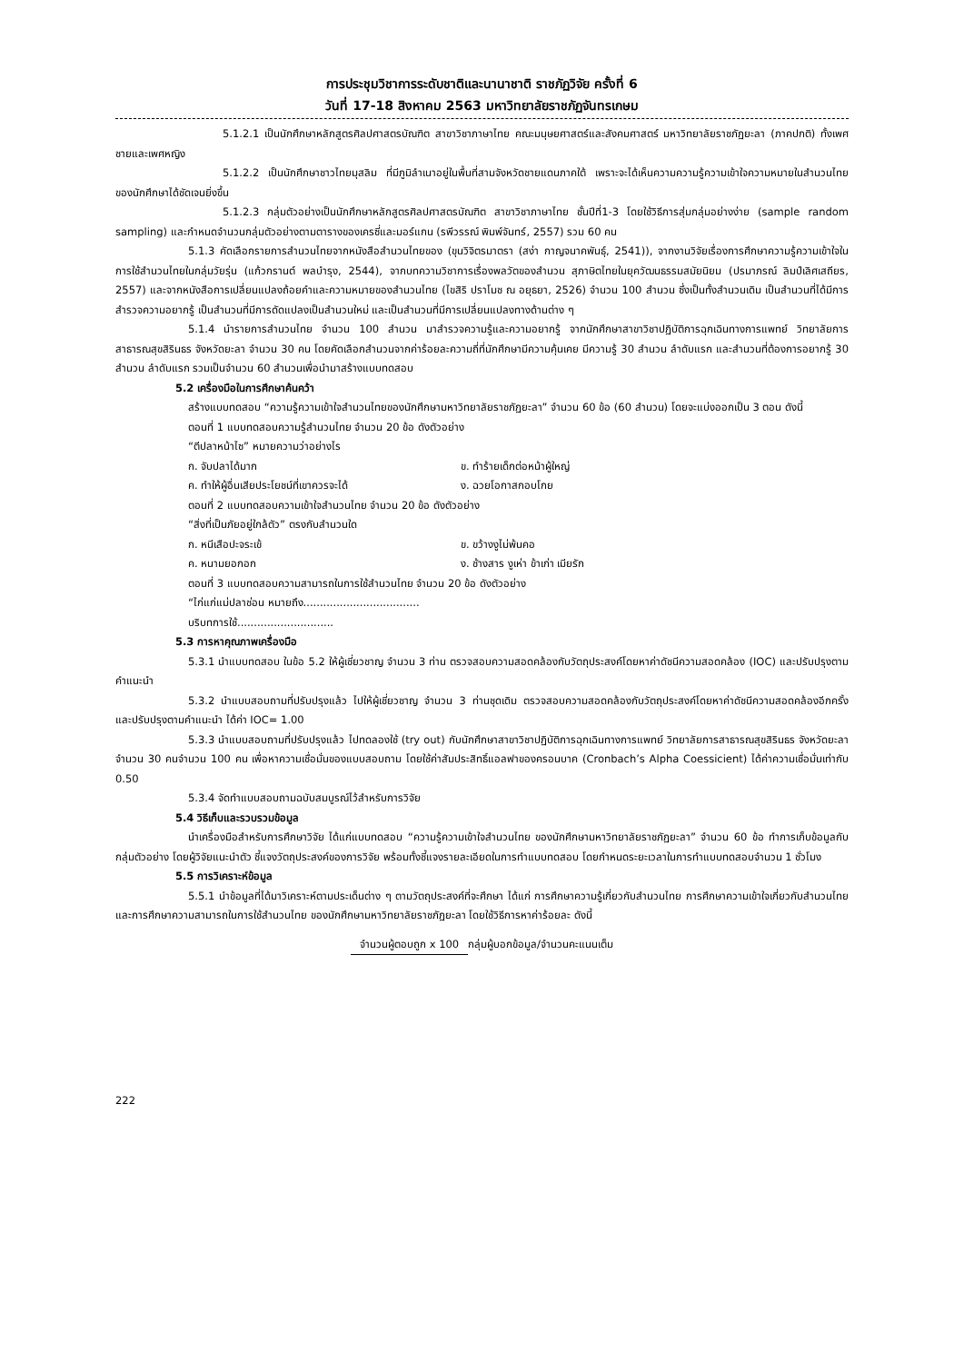การประชุมวิชาการระดับชาติและนานาชาติ ราชภัฏวิจัย ครั้งที่ 6
วันที่ 17-18 สิงหาคม 2563 มหาวิทยาลัยราชภัฏจันทรเกษม
5.1.2.1 เป็นนักศึกษาหลักสูตรศิลปศาสตรบัณฑิต สาขาวิชาภาษาไทย คณะมนุษยศาสตร์และสังคมศาสตร์ มหาวิทยาลัยราชภัฏยะลา (ภาคปกติ) ทั้งเพศชายและเพศหญิง
5.1.2.2 เป็นนักศึกษาชาวไทยมุสลิม ที่มีภูมิลำเนาอยู่ในพื้นที่สามจังหวัดชายแดนภาคใต้ เพราะจะได้เห็นความความรู้ความเข้าใจความหมายในสำนวนไทยของนักศึกษาได้ชัดเจนยิ่งขึ้น
5.1.2.3 กลุ่มตัวอย่างเป็นนักศึกษาหลักสูตรศิลปศาสตรบัณฑิต สาขาวิชาภาษาไทย ชั้นปีที่1-3 โดยใช้วิธีการสุ่มกลุ่มอย่างง่าย (sample random sampling) และกำหนดจำนวนกลุ่มตัวอย่างตามตารางของเครซี่และมอร์แกน (รพีวรรณ์ พิมพ์จันทร์, 2557) รวม 60 คน
5.1.3 คัดเลือกรายการสำนวนไทยจากหนังสือสำนวนไทยของ (ขุนวิจิตรมาตรา (สง่า กาญจนาคพันธุ์, 2541)), จากงานวิจัยเรื่องการศึกษาความรู้ความเข้าใจในการใช้สำนวนไทยในกลุ่มวัยรุ่น (แก้วกรานต์ พลบำรุง, 2544), จากบทความวิชาการเรื่องพลวัตของสำนวน สุภาษิตไทยในยุควัฒนธรรมสมัยนิยม (ปรมาภรณ์ ลิมป์เลิศเสถียร, 2557) และจากหนังสือการเปลี่ยนแปลงถ้อยคำและความหมายของสำนวนไทย (ไขสิริ ปราโมช ณ อยุธยา, 2526) จำนวน 100 สำนวน ซึ่งเป็นทั้งสำนวนเดิม เป็นสำนวนที่ได้มีการสำรวจความอยากรู้ เป็นสำนวนที่มีการดัดแปลงเป็นสำนวนใหม่ และเป็นสำนวนที่มีการเปลี่ยนแปลงทางด้านต่าง ๆ
5.1.4 นำรายการสำนวนไทย จำนวน 100 สำนวน มาสำรวจความรู้และความอยากรู้ จากนักศึกษาสาขาวิชาปฏิบัติการฉุกเฉินทางการแพทย์ วิทยาลัยการสาธารณสุขสิรินธร จังหวัดยะลา จำนวน 30 คน โดยคัดเลือกสำนวนจากค่าร้อยละความถี่ที่นักศึกษามีความคุ้นเคย มีความรู้ 30 สำนวน ลำดับแรก และสำนวนที่ต้องการอยากรู้ 30 สำนวน ลำดับแรก รวมเป็นจำนวน 60 สำนวนเพื่อนำมาสร้างแบบทดสอบ
5.2 เครื่องมือในการศึกษาค้นคว้า
สร้างแบบทดสอบ “ความรู้ความเข้าใจสำนวนไทยของนักศึกษามหาวิทยาลัยราชภัฏยะลา” จำนวน 60 ข้อ (60 สำนวน) โดยจะแบ่งออกเป็น 3 ตอน ดังนี้
ตอนที่ 1 แบบทดสอบความรู้สำนวนไทย จำนวน 20 ข้อ ดังตัวอย่าง
“ตีปลาหน้าไซ” หมายความว่าอย่างไร
ก. จับปลาได้มาก ข. ทำร้ายเด็กต่อหน้าผู้ใหญ่
ค. ทำให้ผู้อื่นเสียประโยชน์ที่เขาควรจะได้ ง. ฉวยโอกาสกอบโกย
ตอนที่ 2 แบบทดสอบความเข้าใจสำนวนไทย จำนวน 20 ข้อ ดังตัวอย่าง
“สิ่งที่เป็นภัยอยู่ใกล้ตัว” ตรงกับสำนวนใด
ก. หนีเสือปะจระเข้ ข. ขว้างงูไม่พ้นคอ
ค. หนามยอกอก ง. ช้างสาร งูเห่า ข้าเก่า เมียรัก
ตอนที่ 3 แบบทดสอบความสามารถในการใช้สำนวนไทย จำนวน 20 ข้อ ดังตัวอย่าง
“ไก่แก่แม่ปลาช่อน หมายถึง...................................
บริบทการใช้.............................
5.3 การหาคุณภาพเครื่องมือ
5.3.1 นำแบบทดสอบ ในข้อ 5.2 ให้ผู้เชี่ยวชาญ จำนวน 3 ท่าน ตรวจสอบความสอดคล้องกับวัตถุประสงค์โดยหาค่าดัชนีความสอดคล้อง (IOC) และปรับปรุงตามคำแนะนำ
5.3.2 นำแบบสอบถามที่ปรับปรุงแล้ว ไปให้ผู้เชี่ยวชาญ จำนวน 3 ท่านชุดเดิม ตรวจสอบความสอดคล้องกับวัตถุประสงค์โดยหาค่าดัชนีความสอดคล้องอีกครั้ง และปรับปรุงตามคำแนะนำ ได้ค่า IOC= 1.00
5.3.3 นำแบบสอบถามที่ปรับปรุงแล้ว ไปทดลองใช้ (try out) กับนักศึกษาสาขาวิชาปฏิบัติการฉุกเฉินทางการแพทย์ วิทยาลัยการสาธารณสุขสิรินธร จังหวัดยะลา จำนวน 30 คนจำนวน 100 คน เพื่อหาความเชื่อมั่นของแบบสอบถาม โดยใช้ค่าสัมประสิทธิ์แอลฟาของครอนบาค (Cronbach’s Alpha Coessicient) ได้ค่าความเชื่อมั่นเท่ากับ 0.50
5.3.4 จัดทำแบบสอบถามฉบับสมบูรณ์ไว้สำหรับการวิจัย
5.4 วิธีเก็บและรวบรวมข้อมูล
นำเครื่องมือสำหรับการศึกษาวิจัย ได้แก่แบบทดสอบ “ความรู้ความเข้าใจสำนวนไทย ของนักศึกษามหาวิทยาลัยราชภัฏยะลา” จำนวน 60 ข้อ ทำการเก็บข้อมูลกับกลุ่มตัวอย่าง โดยผู้วิจัยแนะนำตัว ชี้แจงวัตถุประสงค์ของการวิจัย พร้อมทั้งชี้แจงรายละเอียดในการทำแบบทดสอบ โดยกำหนดระยะเวลาในการทำแบบทดสอบจำนวน 1 ชั่วโมง
5.5 การวิเคราะห์ข้อมูล
5.5.1 นำข้อมูลที่ได้มาวิเคราะห์ตามประเด็นต่าง ๆ ตามวัตถุประสงค์ที่จะศึกษา ได้แก่ การศึกษาความรู้เกี่ยวกับสำนวนไทย การศึกษาความเข้าใจเกี่ยวกับสำนวนไทย และการศึกษาความสามารถในการใช้สำนวนไทย ของนักศึกษามหาวิทยาลัยราชภัฏยะลา โดยใช้วิธีการหาค่าร้อยละ ดังนี้
จำนวนผู้ตอบถูก x 100
กลุ่มผู้บอกข้อมูล/จำนวนคะแนนเต็ม
222